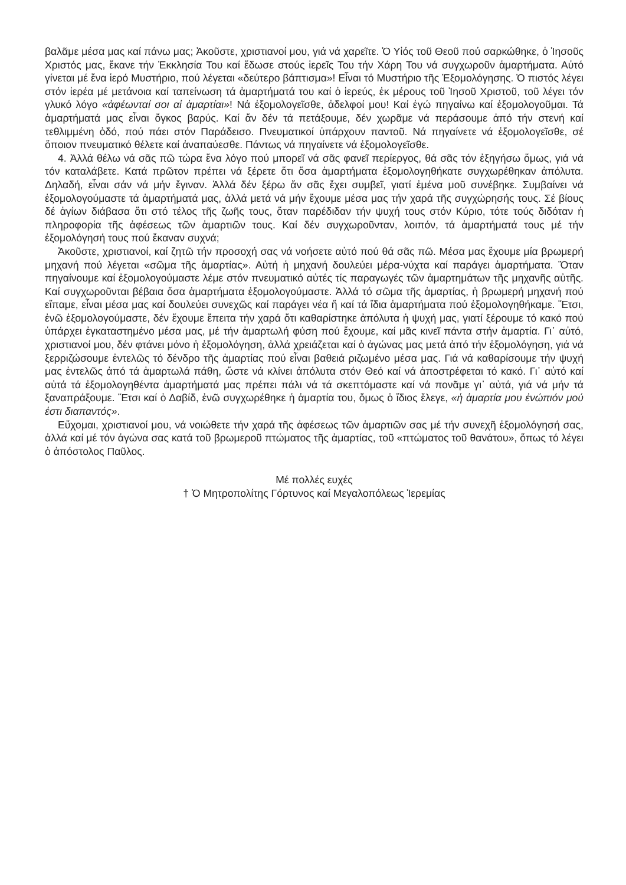βαλᾶμε μέσα μας καί πάνω μας; Ἀκοῦστε, χριστιανοί μου, γιά νά χαρεῖτε. Ὁ Υἱός τοῦ Θεοῦ πού σαρκώθηκε, ὁ Ἰησοῦς Χριστός μας, ἔκανε τήν Ἐκκλησία Του καί ἔδωσε στούς ἱερεῖς Του τήν Χάρη Του νά συγχωροῦν ἁμαρτήματα. Αὐτό γίνεται μέ ἕνα ἱερό Μυστήριο, πού λέγεται «δεύτερο βάπτισμα»! Εἶναι τό Μυστήριο τῆς Ἐξομολόγησης. Ὁ πιστός λέγει στόν ἱερέα μέ μετάνοια καί ταπείνωση τά ἁμαρτήματά του καί ὁ ἱερεύς, ἐκ μέρους τοῦ Ἰησοῦ Χριστοῦ, τοῦ λέγει τόν γλυκό λόγο «ἀφέωνταί σοι αἱ ἁμαρτίαι»! Νά ἐξομολογεῖσθε, ἀδελφοί μου! Καί ἐγώ πηγαίνω καί ἐξομολογοῦμαι. Τά ἁμαρτήματά μας εἶναι ὄγκος βαρύς. Καί ἄν δέν τά πετάξουμε, δέν χωρᾶμε νά περάσουμε ἀπό τήν στενή καί τεθλιμμένη ὁδό, πού πάει στόν Παράδεισο. Πνευματικοί ὑπάρχουν παντοῦ. Νά πηγαίνετε νά ἐξομολογεῖσθε, σέ ὅποιον πνευματικό θέλετε καί ἀναπαύεσθε. Πάντως νά πηγαίνετε νά ἐξομολογεῖσθε.
4. Ἀλλά θέλω νά σᾶς πῶ τώρα ἕνα λόγο πού μπορεῖ νά σᾶς φανεῖ περίεργος, θά σᾶς τόν ἐξηγήσω ὅμως, γιά νά τόν καταλάβετε. Κατά πρῶτον πρέπει νά ξέρετε ὅτι ὅσα ἁμαρτήματα ἐξομολογηθήκατε συγχωρέθηκαν ἀπόλυτα. Δηλαδή, εἶναι σάν νά μήν ἔγιναν. Ἀλλά δέν ξέρω ἄν σᾶς ἔχει συμβεῖ, γιατί ἐμένα μοῦ συνέβηκε. Συμβαίνει νά ἐξομολογούμαστε τά ἁμαρτήματά μας, ἀλλά μετά νά μήν ἔχουμε μέσα μας τήν χαρά τῆς συγχώρησής τους. Σέ βίους δέ ἁγίων διάβασα ὅτι στό τέλος τῆς ζωῆς τους, ὅταν παρέδιδαν τήν ψυχή τους στόν Κύριο, τότε τούς διδόταν ἡ πληροφορία τῆς ἀφέσεως τῶν ἁμαρτιῶν τους. Καί δέν συγχωροῦνταν, λοιπόν, τά ἁμαρτήματά τους μέ τήν ἐξομολόγησή τους πού ἔκαναν συχνά;
Ἀκοῦστε, χριστιανοί, καί ζητῶ τήν προσοχή σας νά νοήσετε αὐτό πού θά σᾶς πῶ. Μέσα μας ἔχουμε μία βρωμερή μηχανή πού λέγεται «σῶμα τῆς ἁμαρτίας». Αὐτή ἡ μηχανή δουλεύει μέρα-νύχτα καί παράγει ἁμαρτήματα. Ὅταν πηγαίνουμε καί ἐξομολογούμαστε λέμε στόν πνευματικό αὐτές τίς παραγωγές τῶν ἁμαρτημάτων τῆς μηχανῆς αὐτῆς. Καί συγχωροῦνται βέβαια ὅσα ἁμαρτήματα ἐξομολογούμαστε. Ἀλλά τό σῶμα τῆς ἁμαρτίας, ἡ βρωμερή μηχανή πού εἴπαμε, εἶναι μέσα μας καί δουλεύει συνεχῶς καί παράγει νέα ἤ καί τά ἴδια ἁμαρτήματα πού ἐξομολογηθήκαμε. Ἔτσι, ἐνῶ ἐξομολογούμαστε, δέν ἔχουμε ἔπειτα τήν χαρά ὅτι καθαρίστηκε ἀπόλυτα ἡ ψυχή μας, γιατί ξέρουμε τό κακό πού ὑπάρχει ἐγκαταστημένο μέσα μας, μέ τήν ἁμαρτωλή φύση πού ἔχουμε, καί μᾶς κινεῖ πάντα στήν ἁμαρτία. Γι᾽ αὐτό, χριστιανοί μου, δέν φτάνει μόνο ἡ ἐξομολόγηση, ἀλλά χρειάζεται καί ὁ ἀγώνας μας μετά ἀπό τήν ἐξομολόγηση, γιά νά ξερριζώσουμε ἐντελῶς τό δένδρο τῆς ἁμαρτίας πού εἶναι βαθειά ριζωμένο μέσα μας. Γιά νά καθαρίσουμε τήν ψυχή μας ἐντελῶς ἀπό τά ἁμαρτωλά πάθη, ὥστε νά κλίνει ἀπόλυτα στόν Θεό καί νά ἀποστρέφεται τό κακό. Γι᾽ αὐτό καί αὐτά τά ἐξομολογηθέντα ἁμαρτήματά μας πρέπει πάλι νά τά σκεπτόμαστε καί νά πονᾶμε γι᾽ αὐτά, γιά νά μήν τά ξαναπράξουμε. Ἔτσι καί ὁ Δαβίδ, ἐνῶ συγχωρέθηκε ἡ ἁμαρτία του, ὅμως ὁ ἴδιος ἔλεγε, «ἡ ἁμαρτία μου ἐνώπιόν μού ἐστι διαπαντός».
Εὔχομαι, χριστιανοί μου, νά νοιώθετε τήν χαρά τῆς ἀφέσεως τῶν ἁμαρτιῶν σας μέ τήν συνεχῆ ἐξομολόγησή σας, ἀλλά καί μέ τόν ἀγώνα σας κατά τοῦ βρωμεροῦ πτώματος τῆς ἁμαρτίας, τοῦ «πτώματος τοῦ θανάτου», ὅπως τό λέγει ὁ ἀπόστολος Παῦλος.
Μέ πολλές ευχές
† Ὁ Μητροπολίτης Γόρτυνος καί Μεγαλοπόλεως Ἱερεμίας